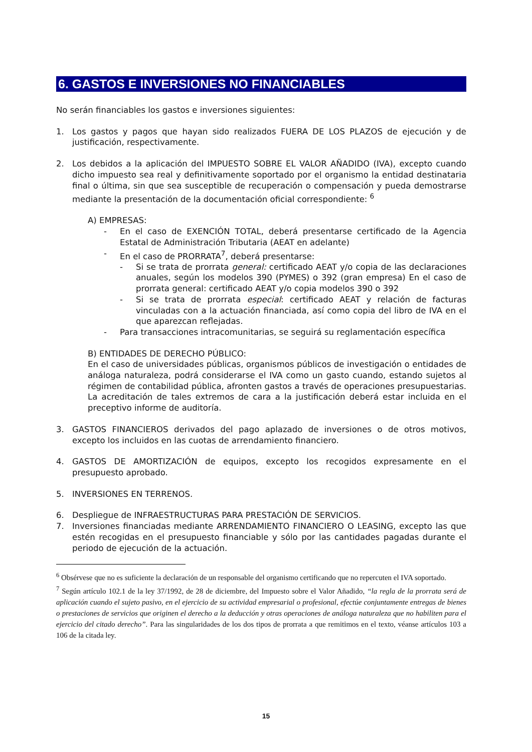6. GASTOS E INVERSIONES NO FINANCIABLES
No serán financiables los gastos e inversiones siguientes:
1. Los gastos y pagos que hayan sido realizados FUERA DE LOS PLAZOS de ejecución y de justificación, respectivamente.
2. Los debidos a la aplicación del IMPUESTO SOBRE EL VALOR AÑADIDO (IVA), excepto cuando dicho impuesto sea real y definitivamente soportado por el organismo la entidad destinataria final o última, sin que sea susceptible de recuperación o compensación y pueda demostrarse mediante la presentación de la documentación oficial correspondiente: <sup>6</sup>
A) EMPRESAS:
- En el caso de EXENCIÓN TOTAL, deberá presentarse certificado de la Agencia Estatal de Administración Tributaria (AEAT en adelante)
- En el caso de PRORRATA<sup>7</sup>, deberá presentarse:
- Si se trata de prorrata general: certificado AEAT y/o copia de las declaraciones anuales, según los modelos 390 (PYMES) o 392 (gran empresa) En el caso de prorrata general: certificado AEAT y/o copia modelos 390 o 392
- Si se trata de prorrata especial: certificado AEAT y relación de facturas vinculadas con a la actuación financiada, así como copia del libro de IVA en el que aparezcan reflejadas.
- Para transacciones intracomunitarias, se seguirá su reglamentación específica
B) ENTIDADES DE DERECHO PÚBLICO:
En el caso de universidades públicas, organismos públicos de investigación o entidades de análoga naturaleza, podrá considerarse el IVA como un gasto cuando, estando sujetos al régimen de contabilidad pública, afronten gastos a través de operaciones presupuestarias. La acreditación de tales extremos de cara a la justificación deberá estar incluida en el preceptivo informe de auditoría.
3. GASTOS FINANCIEROS derivados del pago aplazado de inversiones o de otros motivos, excepto los incluidos en las cuotas de arrendamiento financiero.
4. GASTOS DE AMORTIZACIÓN de equipos, excepto los recogidos expresamente en el presupuesto aprobado.
5. INVERSIONES EN TERRENOS.
6. Despliegue de INFRAESTRUCTURAS PARA PRESTACIÓN DE SERVICIOS.
7. Inversiones financiadas mediante ARRENDAMIENTO FINANCIERO O LEASING, excepto las que estén recogidas en el presupuesto financiable y sólo por las cantidades pagadas durante el periodo de ejecución de la actuación.
<sup>6</sup> Obsérvese que no es suficiente la declaración de un responsable del organismo certificando que no repercuten el IVA soportado.
<sup>7</sup> Según artículo 102.1 de la ley 37/1992, de 28 de diciembre, del Impuesto sobre el Valor Añadido, “la regla de la prorrata será de aplicación cuando el sujeto pasivo, en el ejercicio de su actividad empresarial o profesional, efectúe conjuntamente entregas de bienes o prestaciones de servicios que originen el derecho a la deducción y otras operaciones de análoga naturaleza que no habiliten para el ejercicio del citado derecho”. Para las singularidades de los dos tipos de prorrata a que remitimos en el texto, véanse artículos 103 a 106 de la citada ley.
15